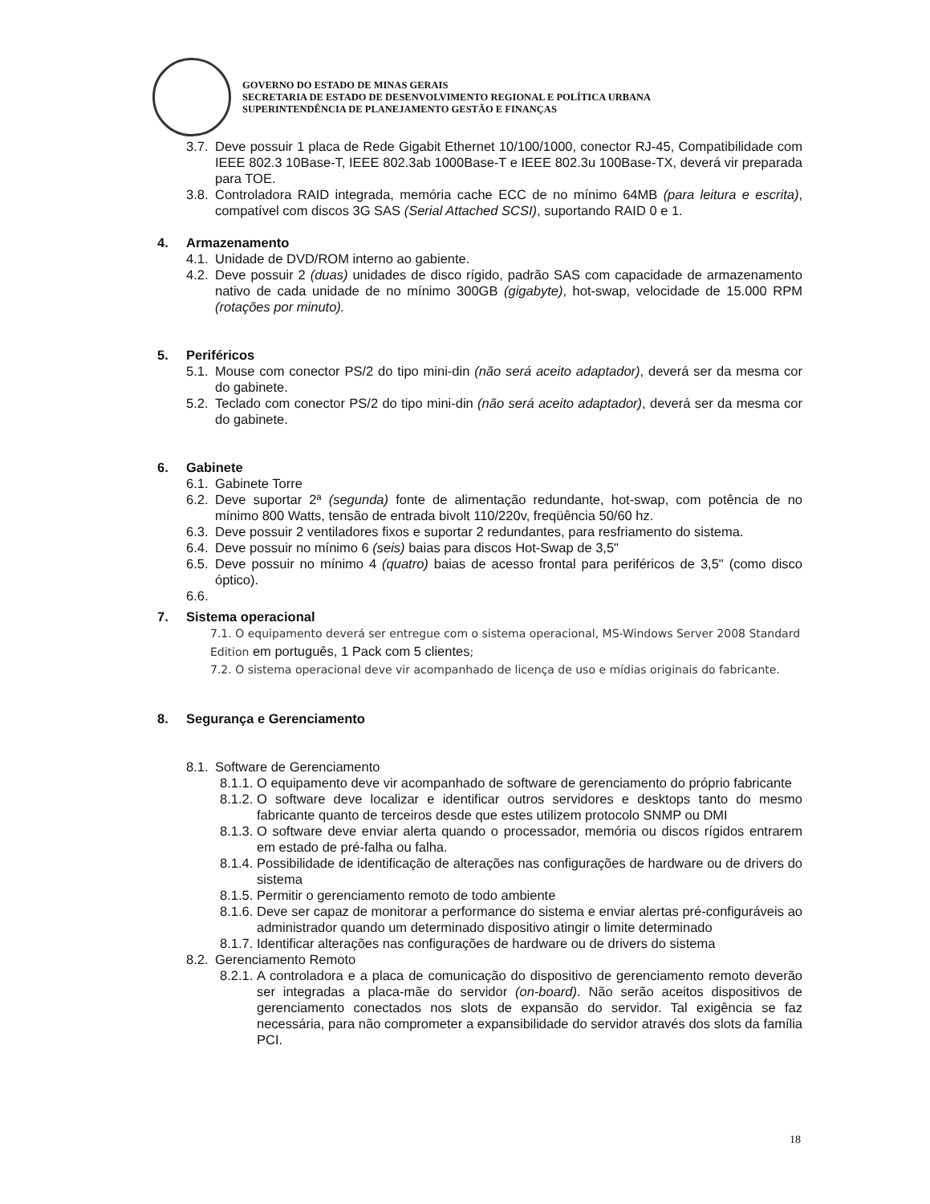GOVERNO DO ESTADO DE MINAS GERAIS
SECRETARIA DE ESTADO DE DESENVOLVIMENTO REGIONAL E POLÍTICA URBANA
SUPERINTENDÊNCIA DE PLANEJAMENTO GESTÃO E FINANÇAS
3.7. Deve possuir 1 placa de Rede Gigabit Ethernet 10/100/1000, conector RJ-45, Compatibilidade com IEEE 802.3 10Base-T, IEEE 802.3ab 1000Base-T e IEEE 802.3u 100Base-TX, deverá vir preparada para TOE.
3.8. Controladora RAID integrada, memória cache ECC de no mínimo 64MB (para leitura e escrita), compatível com discos 3G SAS (Serial Attached SCSI), suportando RAID 0 e 1.
4. Armazenamento
4.1. Unidade de DVD/ROM interno ao gabiente.
4.2. Deve possuir 2 (duas) unidades de disco rígido, padrão SAS com capacidade de armazenamento nativo de cada unidade de no mínimo 300GB (gigabyte), hot-swap, velocidade de 15.000 RPM (rotações por minuto).
5. Periféricos
5.1. Mouse com conector PS/2 do tipo mini-din (não será aceito adaptador), deverá ser da mesma cor do gabinete.
5.2. Teclado com conector PS/2 do tipo mini-din (não será aceito adaptador), deverá ser da mesma cor do gabinete.
6. Gabinete
6.1. Gabinete Torre
6.2. Deve suportar 2ª (segunda) fonte de alimentação redundante, hot-swap, com potência de no mínimo 800 Watts, tensão de entrada bivolt 110/220v, freqüência 50/60 hz.
6.3. Deve possuir 2 ventiladores fixos e suportar 2 redundantes, para resfriamento do sistema.
6.4. Deve possuir no mínimo 6 (seis) baias para discos Hot-Swap de 3,5"
6.5. Deve possuir no mínimo 4 (quatro) baias de acesso frontal para periféricos de 3,5" (como disco óptico).
6.6.
7. Sistema operacional
7.1. O equipamento deverá ser entregue com o sistema operacional, MS-Windows Server 2008 Standard Edition em português, 1 Pack com 5 clientes;
7.2. O sistema operacional deve vir acompanhado de licença de uso e mídias originais do fabricante.
8. Segurança e Gerenciamento
8.1. Software de Gerenciamento
8.1.1. O equipamento deve vir acompanhado de software de gerenciamento do próprio fabricante
8.1.2. O software deve localizar e identificar outros servidores e desktops tanto do mesmo fabricante quanto de terceiros desde que estes utilizem protocolo SNMP ou DMI
8.1.3. O software deve enviar alerta quando o processador, memória ou discos rígidos entrarem em estado de pré-falha ou falha.
8.1.4. Possibilidade de identificação de alterações nas configurações de hardware ou de drivers do sistema
8.1.5. Permitir o gerenciamento remoto de todo ambiente
8.1.6. Deve ser capaz de monitorar a performance do sistema e enviar alertas pré-configuráveis ao administrador quando um determinado dispositivo atingir o limite determinado
8.1.7. Identificar alterações nas configurações de hardware ou de drivers do sistema
8.2. Gerenciamento Remoto
8.2.1. A controladora e a placa de comunicação do dispositivo de gerenciamento remoto deverão ser integradas a placa-mãe do servidor (on-board). Não serão aceitos dispositivos de gerenciamento conectados nos slots de expansão do servidor. Tal exigência se faz necessária, para não comprometer a expansibilidade do servidor através dos slots da família PCI.
18